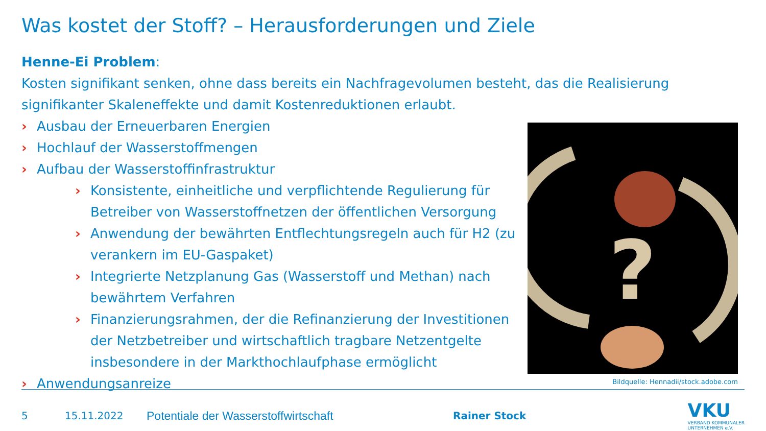Was kostet der Stoff? – Herausforderungen und Ziele
Henne-Ei Problem:
Kosten signifikant senken, ohne dass bereits ein Nachfragevolumen besteht, das die Realisierung signifikanter Skaleneffekte und damit Kostenreduktionen erlaubt.
› Ausbau der Erneuerbaren Energien
› Hochlauf der Wasserstoffmengen
› Aufbau der Wasserstoffinfrastruktur
› Konsistente, einheitliche und verpflichtende Regulierung für Betreiber von Wasserstoffnetzen der öffentlichen Versorgung
› Anwendung der bewährten Entflechtungsregeln auch für H2 (zu verankern im EU-Gaspaket)
› Integrierte Netzplanung Gas (Wasserstoff und Methan) nach bewährtem Verfahren
› Finanzierungsrahmen, der die Refinanzierung der Investitionen der Netzbetreiber und wirtschaftlich tragbare Netzentgelte insbesondere in der Markthochlaufphase ermöglicht
› Anwendungsanreize
?
Bildquelle: Hennadii/stock.adobe.com
5 15.11.2022 Potentiale der Wasserstoffwirtschaft Rainer Stock
VKU
VERBAND KOMMUNALER
UNTERNEHMEN e.V.